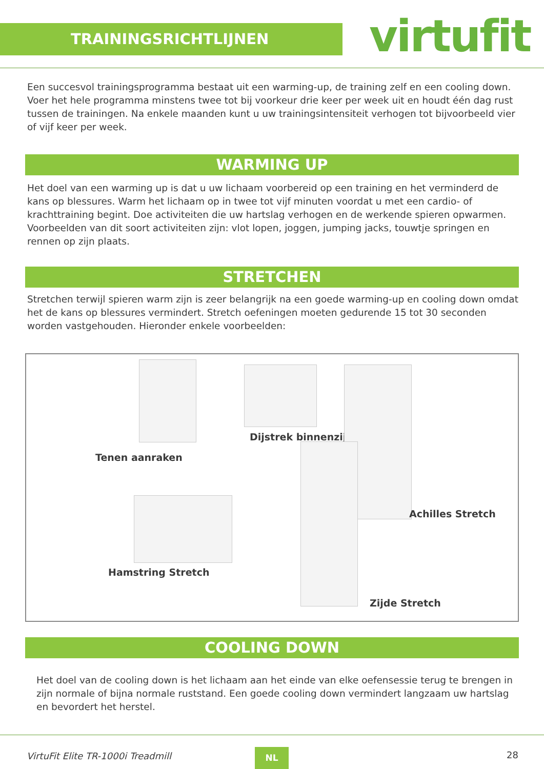TRAININGSRICHTLIJNEN virtufit
Een succesvol trainingsprogramma bestaat uit een warming-up, de training zelf en een cooling down. Voer het hele programma minstens twee tot bij voorkeur drie keer per week uit en houdt één dag rust tussen de trainingen. Na enkele maanden kunt u uw trainingsintensiteit verhogen tot bijvoorbeeld vier of vijf keer per week.
WARMING UP
Het doel van een warming up is dat u uw lichaam voorbereid op een training en het verminderd de kans op blessures. Warm het lichaam op in twee tot vijf minuten voordat u met een cardio- of krachttraining begint. Doe activiteiten die uw hartslag verhogen en de werkende spieren opwarmen. Voorbeelden van dit soort activiteiten zijn: vlot lopen, joggen, jumping jacks, touwtje springen en rennen op zijn plaats.
STRETCHEN
Stretchen terwijl spieren warm zijn is zeer belangrijk na een goede warming-up en cooling down omdat het de kans op blessures vermindert. Stretch oefeningen moeten gedurende 15 tot 30 seconden worden vastgehouden. Hieronder enkele voorbeelden:
Dijstrek binnenzijde
Tenen aanraken
Achilles Stretch
Hamstring Stretch
Zijde Stretch
COOLING DOWN
Het doel van de cooling down is het lichaam aan het einde van elke oefensessie terug te brengen in zijn normale of bijna normale ruststand. Een goede cooling down vermindert langzaam uw hartslag en bevordert het herstel.
VirtuFit Elite TR-1000i Treadmill NL 28